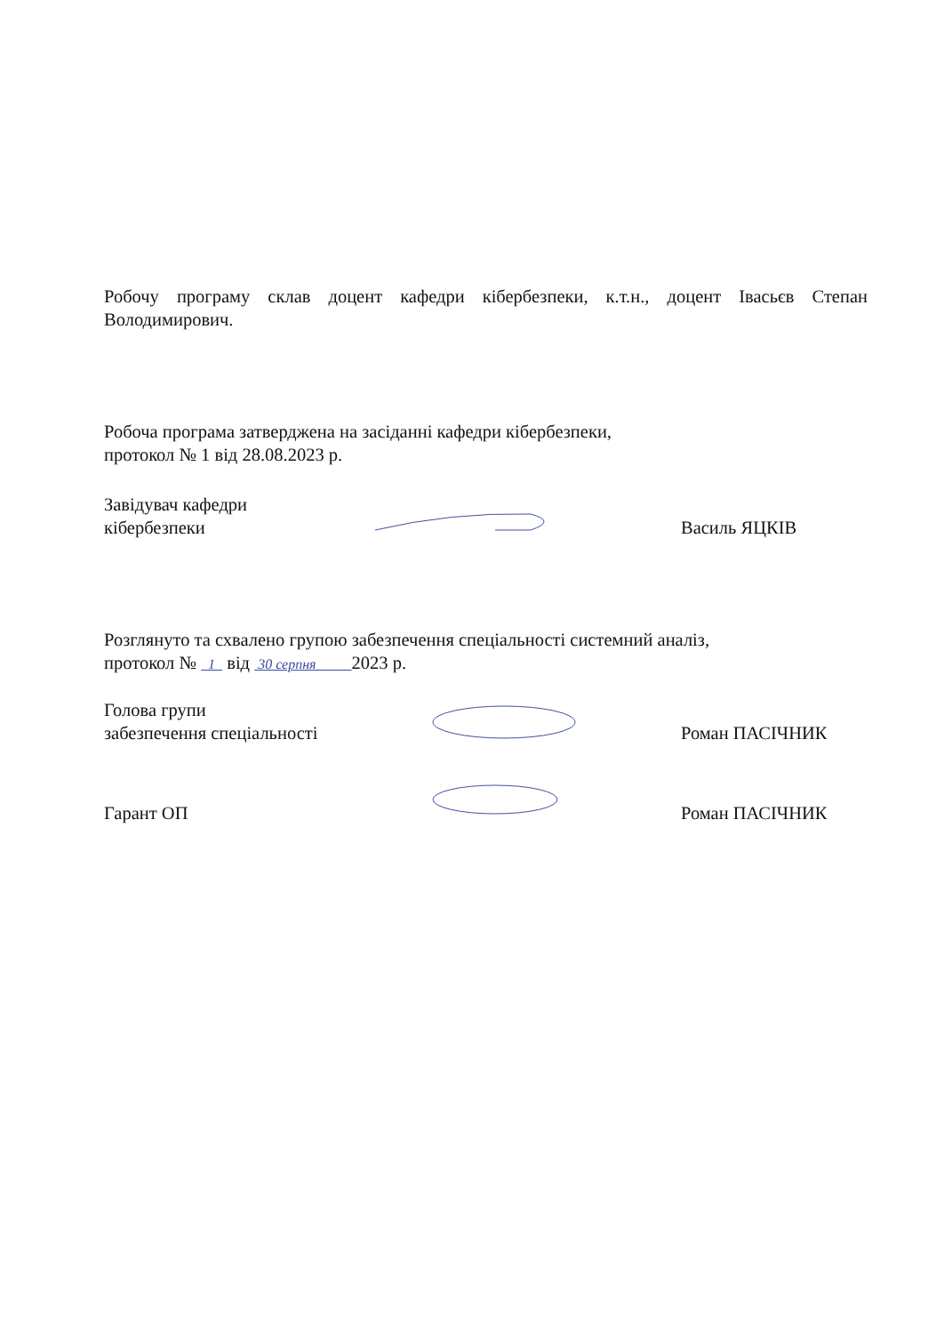Робочу програму склав доцент кафедри кібербезпеки, к.т.н., доцент Івасьєв Степан Володимирович.
Робоча програма затверджена на засіданні кафедри кібербезпеки,
протокол № 1 від 28.08.2023 р.
Завідувач кафедри
кібербезпеки
Василь ЯЦКІВ
Розглянуто та схвалено групою забезпечення спеціальності системний аналіз,
протокол № 1 від 30 серпня 2023 р.
Голова групи
забезпечення спеціальності
Роман ПАСІЧНИК
Гарант ОП
Роман ПАСІЧНИК